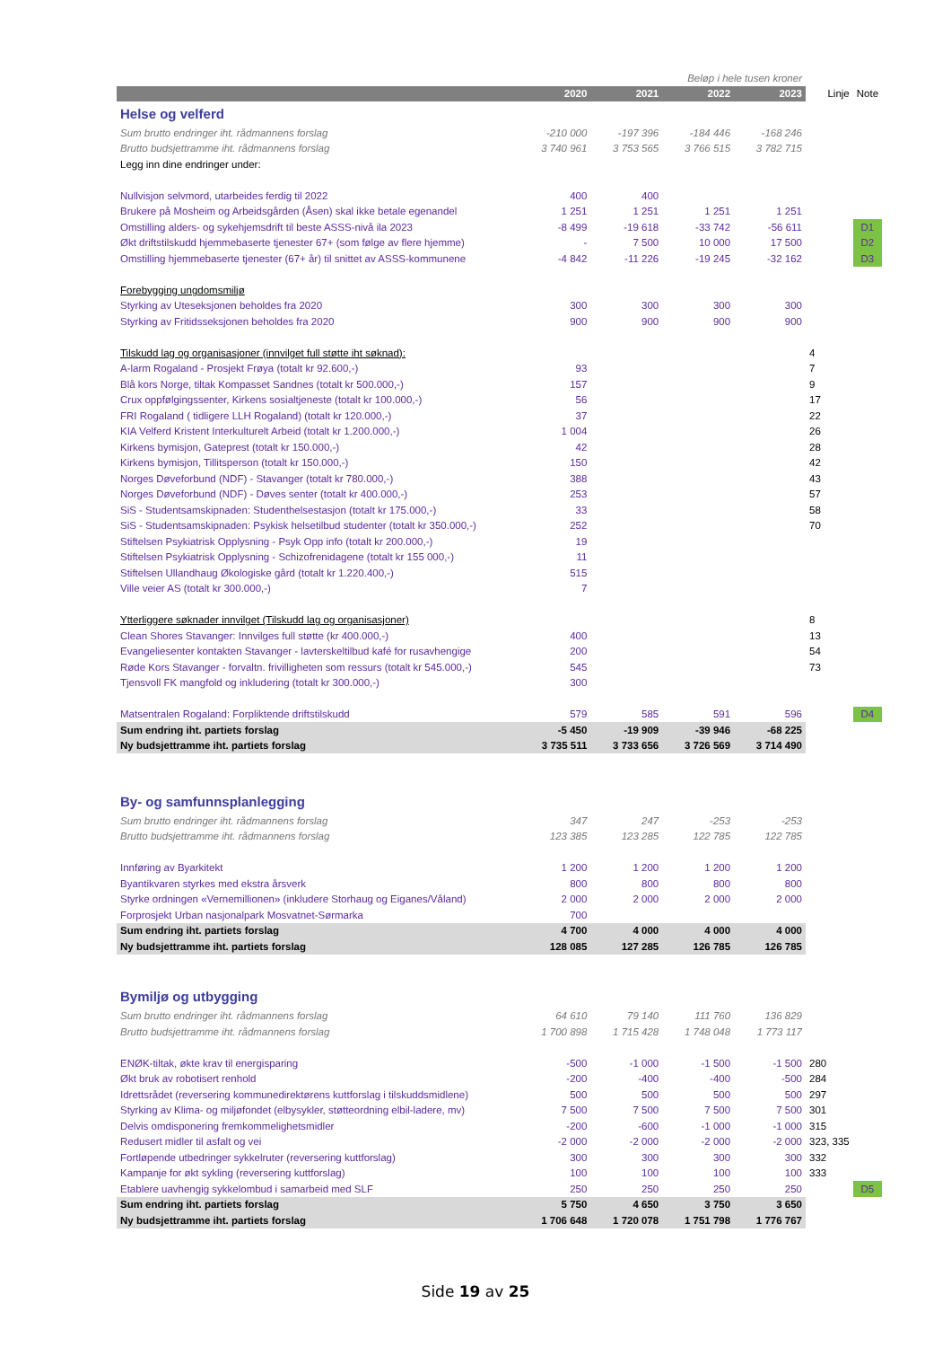| Beløp i hele tusen kroner | | | | | | |
| | 2020 | 2021 | 2022 | 2023 | Linje | Note |
| Helse og velferd | | | | | | |
| Sum brutto endringer iht. rådmannens forslag | -210 000 | -197 396 | -184 446 | -168 246 | | |
| Brutto budsjettramme iht. rådmannens forslag | 3 740 961 | 3 753 565 | 3 766 515 | 3 782 715 | | |
| Legg inn dine endringer under: | | | | | | |
| Nullvisjon selvmord, utarbeides ferdig til 2022 | 400 | 400 | | | | |
| Brukere på Mosheim og Arbeidsgården (Åsen) skal ikke betale egenandel | 1 251 | 1 251 | 1 251 | 1 251 | | |
| Omstilling alders- og sykehjemsdrift til beste ASSS-nivå ila 2023 | -8 499 | -19 618 | -33 742 | -56 611 | | D1 |
| Økt driftstilskudd hjemmebaserte tjenester 67+ (som følge av flere hjemme) | - | 7 500 | 10 000 | 17 500 | | D2 |
| Omstilling hjemmebaserte tjenester (67+ år) til snittet av ASSS-kommunene | -4 842 | -11 226 | -19 245 | -32 162 | | D3 |
| Forebygging ungdomsmiljø | | | | | | |
| Styrking av Uteseksjonen beholdes fra 2020 | 300 | 300 | 300 | 300 | | |
| Styrking av Fritidsseksjonen beholdes fra 2020 | 900 | 900 | 900 | 900 | | |
| Tilskudd lag og organisasjoner (innvilget full støtte iht søknad): | | | | | 4 | |
| A-larm Rogaland - Prosjekt Frøya (totalt kr 92.600,-) | 93 | | | | 7 | |
| Blå kors Norge, tiltak Kompasset Sandnes (totalt kr 500.000,-) | 157 | | | | 9 | |
| Crux oppfølgingssenter, Kirkens sosialtjeneste (totalt kr 100.000,-) | 56 | | | | 17 | |
| FRI Rogaland ( tidligere LLH Rogaland) (totalt kr 120.000,-) | 37 | | | | 22 | |
| KIA Velferd Kristent Interkulturelt Arbeid (totalt kr 1.200.000,-) | 1 004 | | | | 26 | |
| Kirkens bymisjon, Gateprest (totalt kr 150.000,-) | 42 | | | | 28 | |
| Kirkens bymisjon, Tillitsperson (totalt kr 150.000,-) | 150 | | | | 42 | |
| Norges Døveforbund (NDF) - Stavanger (totalt kr 780.000,-) | 388 | | | | 43 | |
| Norges Døveforbund (NDF) - Døves senter (totalt kr 400.000,-) | 253 | | | | 57 | |
| SiS - Studentsamskipnaden: Studenthelsestasjon (totalt kr 175.000,-) | 33 | | | | 58 | |
| SiS - Studentsamskipnaden: Psykisk helsetilbud studenter (totalt kr 350.000,-) | 252 | | | | 70 | |
| Stiftelsen Psykiatrisk Opplysning - Psyk Opp info (totalt kr 200.000,-) | 19 | | | | | |
| Stiftelsen Psykiatrisk Opplysning - Schizofrenidagene (totalt kr 155 000,-) | 11 | | | | | |
| Stiftelsen Ullandhaug Økologiske gård (totalt kr 1.220.400,-) | 515 | | | | | |
| Ville veier AS (totalt kr 300.000,-) | 7 | | | | | |
| Ytterliggere søknader innvilget (Tilskudd lag og organisasjoner) | | | | | 8 | |
| Clean Shores Stavanger: Innvilges full støtte (kr 400.000,-) | 400 | | | | 13 | |
| Evangeliesenter kontakten Stavanger - lavterskeltilbud kafé for rusavhengige | 200 | | | | 54 | |
| Røde Kors Stavanger - forvaltn. frivilligheten som ressurs (totalt kr 545.000,-) | 545 | | | | 73 | |
| Tjensvoll FK mangfold og inkludering (totalt kr 300.000,-) | 300 | | | | | |
| Matsentralen Rogaland: Forpliktende driftstilskudd | 579 | 585 | 591 | 596 | | D4 |
| Sum endring iht. partiets forslag | -5 450 | -19 909 | -39 946 | -68 225 | | |
| Ny budsjettramme iht. partiets forslag | 3 735 511 | 3 733 656 | 3 726 569 | 3 714 490 | | |
| By- og samfunnsplanlegging | | | | | | |
| Sum brutto endringer iht. rådmannens forslag | 347 | 247 | -253 | -253 | | |
| Brutto budsjettramme iht. rådmannens forslag | 123 385 | 123 285 | 122 785 | 122 785 | | |
| Innføring av Byarkitekt | 1 200 | 1 200 | 1 200 | 1 200 | | |
| Byantikvaren styrkes med ekstra årsverk | 800 | 800 | 800 | 800 | | |
| Styrke ordningen «Vernemillionen» (inkludere Storhaug og Eiganes/Våland) | 2 000 | 2 000 | 2 000 | 2 000 | | |
| Forprosjekt Urban nasjonalpark Mosvatnet-Sørmarka | 700 | | | | | |
| Sum endring iht. partiets forslag | 4 700 | 4 000 | 4 000 | 4 000 | | |
| Ny budsjettramme iht. partiets forslag | 128 085 | 127 285 | 126 785 | 126 785 | | |
| Bymiljø og utbygging | | | | | | |
| Sum brutto endringer iht. rådmannens forslag | 64 610 | 79 140 | 111 760 | 136 829 | | |
| Brutto budsjettramme iht. rådmannens forslag | 1 700 898 | 1 715 428 | 1 748 048 | 1 773 117 | | |
| ENØK-tiltak, økte krav til energisparing | -500 | -1 000 | -1 500 | -1 500 | 280 | |
| Økt bruk av robotisert renhold | -200 | -400 | -400 | -500 | 284 | |
| Idrettsrådet (reversering kommunedirektørens kuttforslag i tilskuddsmidlene) | 500 | 500 | 500 | 500 | 297 | |
| Styrking av Klima- og miljøfondet (elbysykler, støtteordning elbil-ladere, mv) | 7 500 | 7 500 | 7 500 | 7 500 | 301 | |
| Delvis omdisponering fremkommelighetsmidler | -200 | -600 | -1 000 | -1 000 | 315 | |
| Redusert midler til asfalt og vei | -2 000 | -2 000 | -2 000 | -2 000 | 323, 335 | |
| Fortløpende utbedringer sykkelruter (reversering kuttforslag) | 300 | 300 | 300 | 300 | 332 | |
| Kampanje for økt sykling (reversering kuttforslag) | 100 | 100 | 100 | 100 | 333 | |
| Etablere uavhengig sykkelombud i samarbeid med SLF | 250 | 250 | 250 | 250 | | D5 |
| Sum endring iht. partiets forslag | 5 750 | 4 650 | 3 750 | 3 650 | | |
| Ny budsjettramme iht. partiets forslag | 1 706 648 | 1 720 078 | 1 751 798 | 1 776 767 | | |
Side 19 av 25